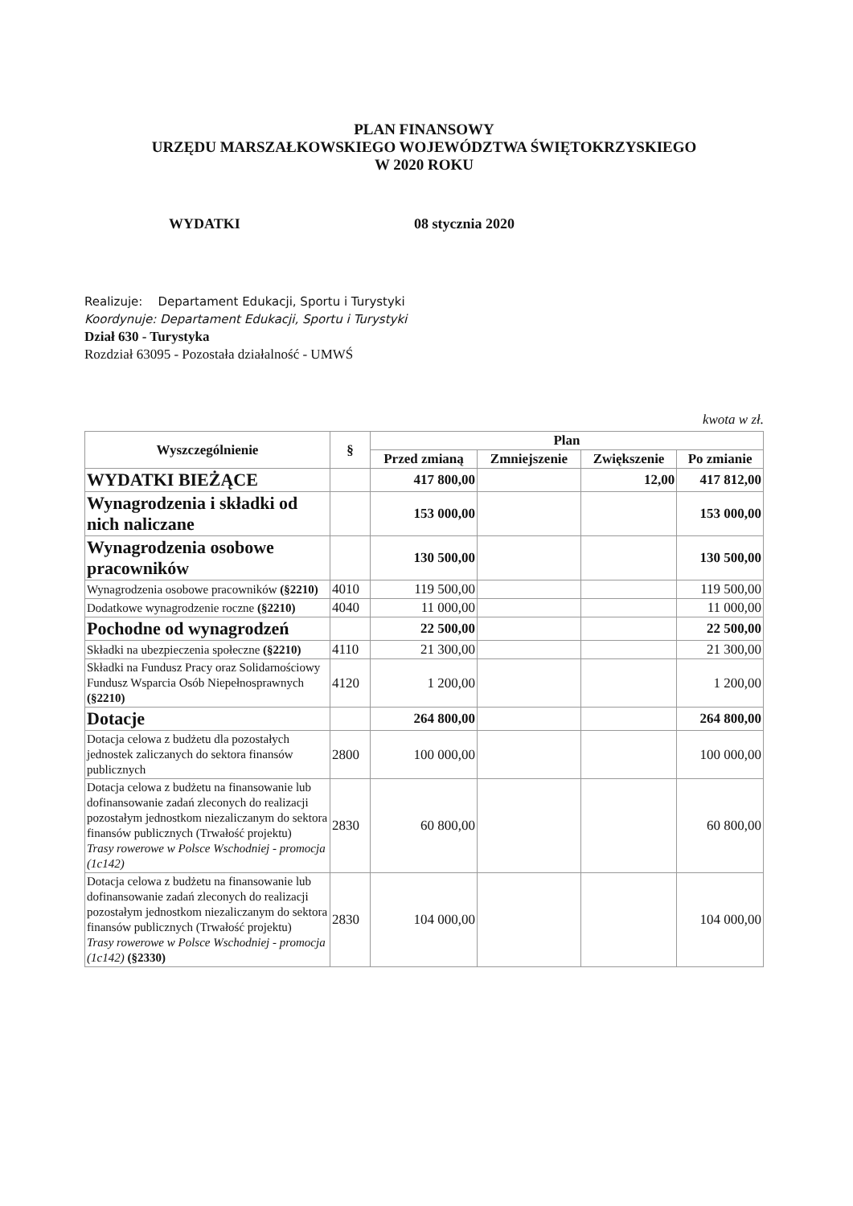PLAN FINANSOWY
URZĘDU MARSZAŁKOWSKIEGO WOJEWÓDZTWA ŚWIĘTOKRZYSKIEGO
W 2020 ROKU
WYDATKI 08 stycznia 2020
Realizuje: Departament Edukacji, Sportu i Turystyki
Koordynuje: Departament Edukacji, Sportu i Turystyki
Dział 630 - Turystyka
Rozdział 63095 - Pozostała działalność - UMWŚ
kwota w zł.
| Wyszczególnienie | § | Plan | | | |
| --- | --- | --- | --- | --- | --- |
| | | Przed zmianą | Zmniejszenie | Zwiększenie | Po zmianie |
| WYDATKI BIEŻĄCE | | 417 800,00 | | 12,00 | 417 812,00 |
| Wynagrodzenia i składki od nich naliczane | | 153 000,00 | | | 153 000,00 |
| Wynagrodzenia osobowe pracowników | | 130 500,00 | | | 130 500,00 |
| Wynagrodzenia osobowe pracowników (§2210) | 4010 | 119 500,00 | | | 119 500,00 |
| Dodatkowe wynagrodzenie roczne (§2210) | 4040 | 11 000,00 | | | 11 000,00 |
| Pochodne od wynagrodzeń | | 22 500,00 | | | 22 500,00 |
| Składki na ubezpieczenia społeczne (§2210) | 4110 | 21 300,00 | | | 21 300,00 |
| Składki na Fundusz Pracy oraz Solidarnościowy Fundusz Wsparcia Osób Niepełnosprawnych (§2210) | 4120 | 1 200,00 | | | 1 200,00 |
| Dotacje | | 264 800,00 | | | 264 800,00 |
| Dotacja celowa z budżetu dla pozostałych jednostek zaliczanych do sektora finansów publicznych | 2800 | 100 000,00 | | | 100 000,00 |
| Dotacja celowa z budżetu na finansowanie lub dofinansowanie zadań zleconych do realizacji pozostałym jednostkom niezaliczanym do sektora finansów publicznych (Trwałość projektu) Trasy rowerowe w Polsce Wschodniej - promocja (1c142) | 2830 | 60 800,00 | | | 60 800,00 |
| Dotacja celowa z budżetu na finansowanie lub dofinansowanie zadań zleconych do realizacji pozostałym jednostkom niezaliczanym do sektora finansów publicznych (Trwałość projektu) Trasy rowerowe w Polsce Wschodniej - promocja (1c142) (§2330) | 2830 | 104 000,00 | | | 104 000,00 |